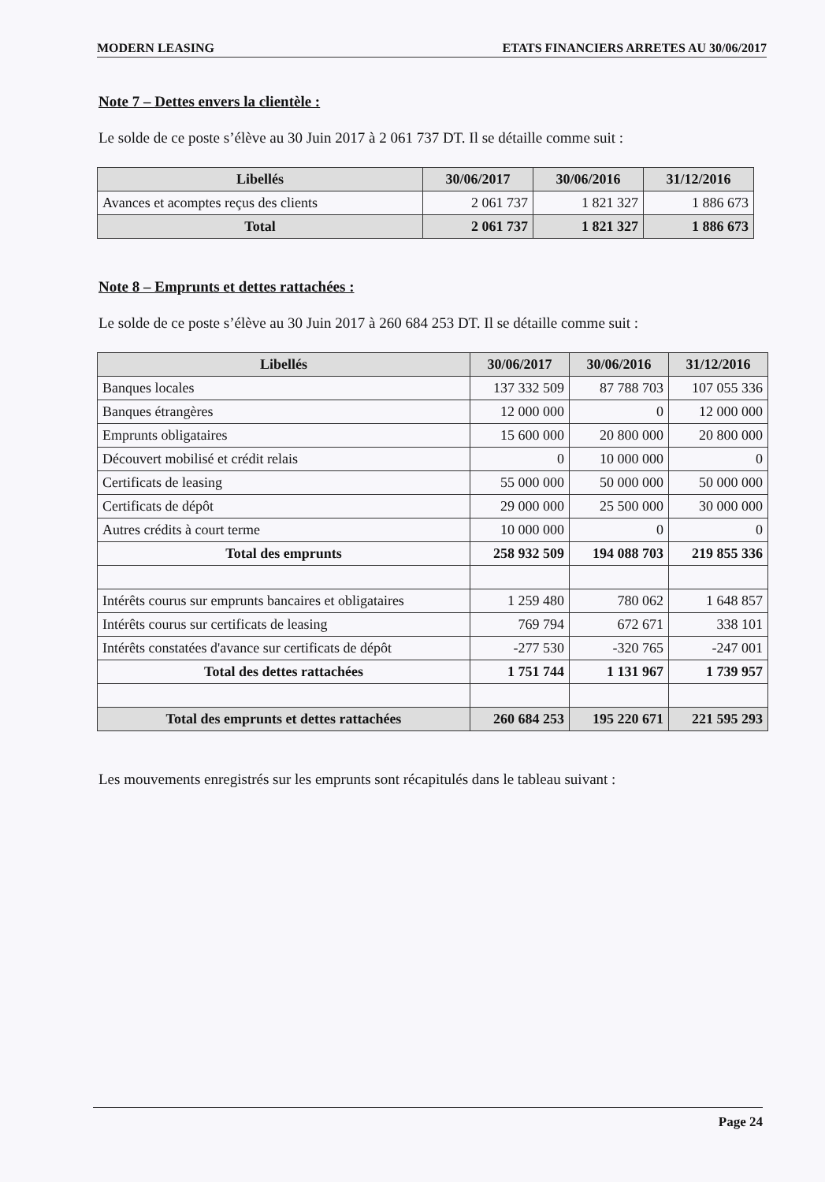MODERN LEASING ETATS FINANCIERS ARRETES AU 30/06/2017
Note 7 – Dettes envers la clientèle :
Le solde de ce poste s’élève au 30 Juin 2017 à 2 061 737 DT. Il se détaille comme suit :
| Libellés | 30/06/2017 | 30/06/2016 | 31/12/2016 |
| --- | --- | --- | --- |
| Avances et acomptes reçus des clients | 2 061 737 | 1 821 327 | 1 886 673 |
| Total | 2 061 737 | 1 821 327 | 1 886 673 |
Note 8 – Emprunts et dettes rattachées :
Le solde de ce poste s’élève au 30 Juin 2017 à 260 684 253 DT. Il se détaille comme suit :
| Libellés | 30/06/2017 | 30/06/2016 | 31/12/2016 |
| --- | --- | --- | --- |
| Banques locales | 137 332 509 | 87 788 703 | 107 055 336 |
| Banques étrangères | 12 000 000 | 0 | 12 000 000 |
| Emprunts obligataires | 15 600 000 | 20 800 000 | 20 800 000 |
| Découvert mobilisé et crédit relais | 0 | 10 000 000 | 0 |
| Certificats de leasing | 55 000 000 | 50 000 000 | 50 000 000 |
| Certificats de dépôt | 29 000 000 | 25 500 000 | 30 000 000 |
| Autres crédits à court terme | 10 000 000 | 0 | 0 |
| Total des emprunts | 258 932 509 | 194 088 703 | 219 855 336 |
| Intérêts courus sur emprunts bancaires et obligataires | 1 259 480 | 780 062 | 1 648 857 |
| Intérêts courus sur certificats de leasing | 769 794 | 672 671 | 338 101 |
| Intérêts constatées d'avance sur certificats de dépôt | -277 530 | -320 765 | -247 001 |
| Total des dettes rattachées | 1 751 744 | 1 131 967 | 1 739 957 |
| Total des emprunts et dettes rattachées | 260 684 253 | 195 220 671 | 221 595 293 |
Les mouvements enregistrés sur les emprunts sont récapitulés dans le tableau suivant :
Page 24